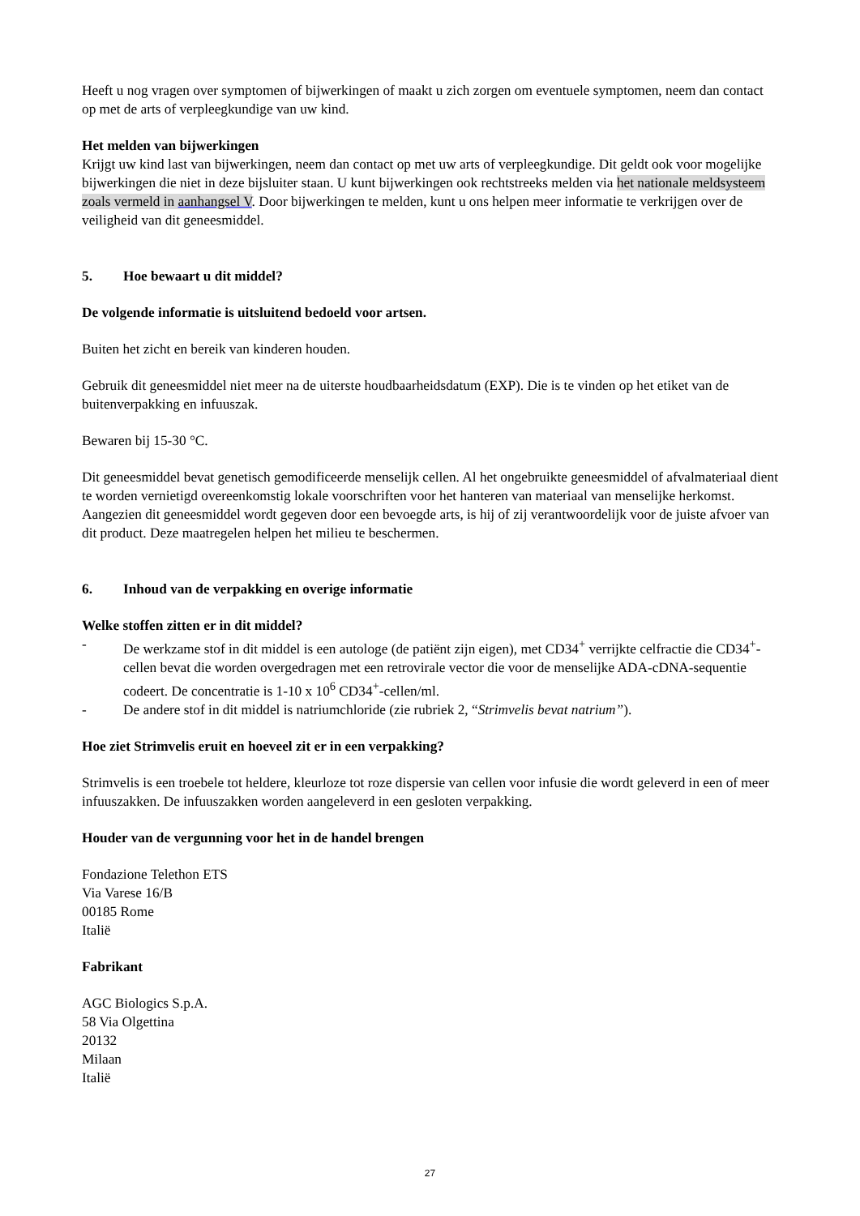Heeft u nog vragen over symptomen of bijwerkingen of maakt u zich zorgen om eventuele symptomen, neem dan contact op met de arts of verpleegkundige van uw kind.
Het melden van bijwerkingen
Krijgt uw kind last van bijwerkingen, neem dan contact op met uw arts of verpleegkundige. Dit geldt ook voor mogelijke bijwerkingen die niet in deze bijsluiter staan. U kunt bijwerkingen ook rechtstreeks melden via het nationale meldsysteem zoals vermeld in aanhangsel V. Door bijwerkingen te melden, kunt u ons helpen meer informatie te verkrijgen over de veiligheid van dit geneesmiddel.
5. Hoe bewaart u dit middel?
De volgende informatie is uitsluitend bedoeld voor artsen.
Buiten het zicht en bereik van kinderen houden.
Gebruik dit geneesmiddel niet meer na de uiterste houdbaarheidsdatum (EXP). Die is te vinden op het etiket van de buitenverpakking en infuuszak.
Bewaren bij 15-30 °C.
Dit geneesmiddel bevat genetisch gemodificeerde menselijk cellen. Al het ongebruikte geneesmiddel of afvalmateriaal dient te worden vernietigd overeenkomstig lokale voorschriften voor het hanteren van materiaal van menselijke herkomst. Aangezien dit geneesmiddel wordt gegeven door een bevoegde arts, is hij of zij verantwoordelijk voor de juiste afvoer van dit product. Deze maatregelen helpen het milieu te beschermen.
6. Inhoud van de verpakking en overige informatie
Welke stoffen zitten er in dit middel?
- De werkzame stof in dit middel is een autologe (de patiënt zijn eigen), met CD34<sup>+</sup> verrijkte celfractie die CD34<sup>+</sup>-cellen bevat die worden overgedragen met een retrovirale vector die voor de menselijke ADA-cDNA-sequentie codeert. De concentratie is 1-10 x 10<sup>6</sup> CD34<sup>+</sup>-cellen/ml.
- De andere stof in dit middel is natriumchloride (zie rubriek 2, “Strimvelis bevat natrium”).
Hoe ziet Strimvelis eruit en hoeveel zit er in een verpakking?
Strimvelis is een troebele tot heldere, kleurloze tot roze dispersie van cellen voor infusie die wordt geleverd in een of meer infuuszakken. De infuuszakken worden aangeleverd in een gesloten verpakking.
Houder van de vergunning voor het in de handel brengen
Fondazione Telethon ETS
Via Varese 16/B
00185 Rome
Italië
Fabrikant
AGC Biologics S.p.A.
58 Via Olgettina
20132
Milaan
Italië
27